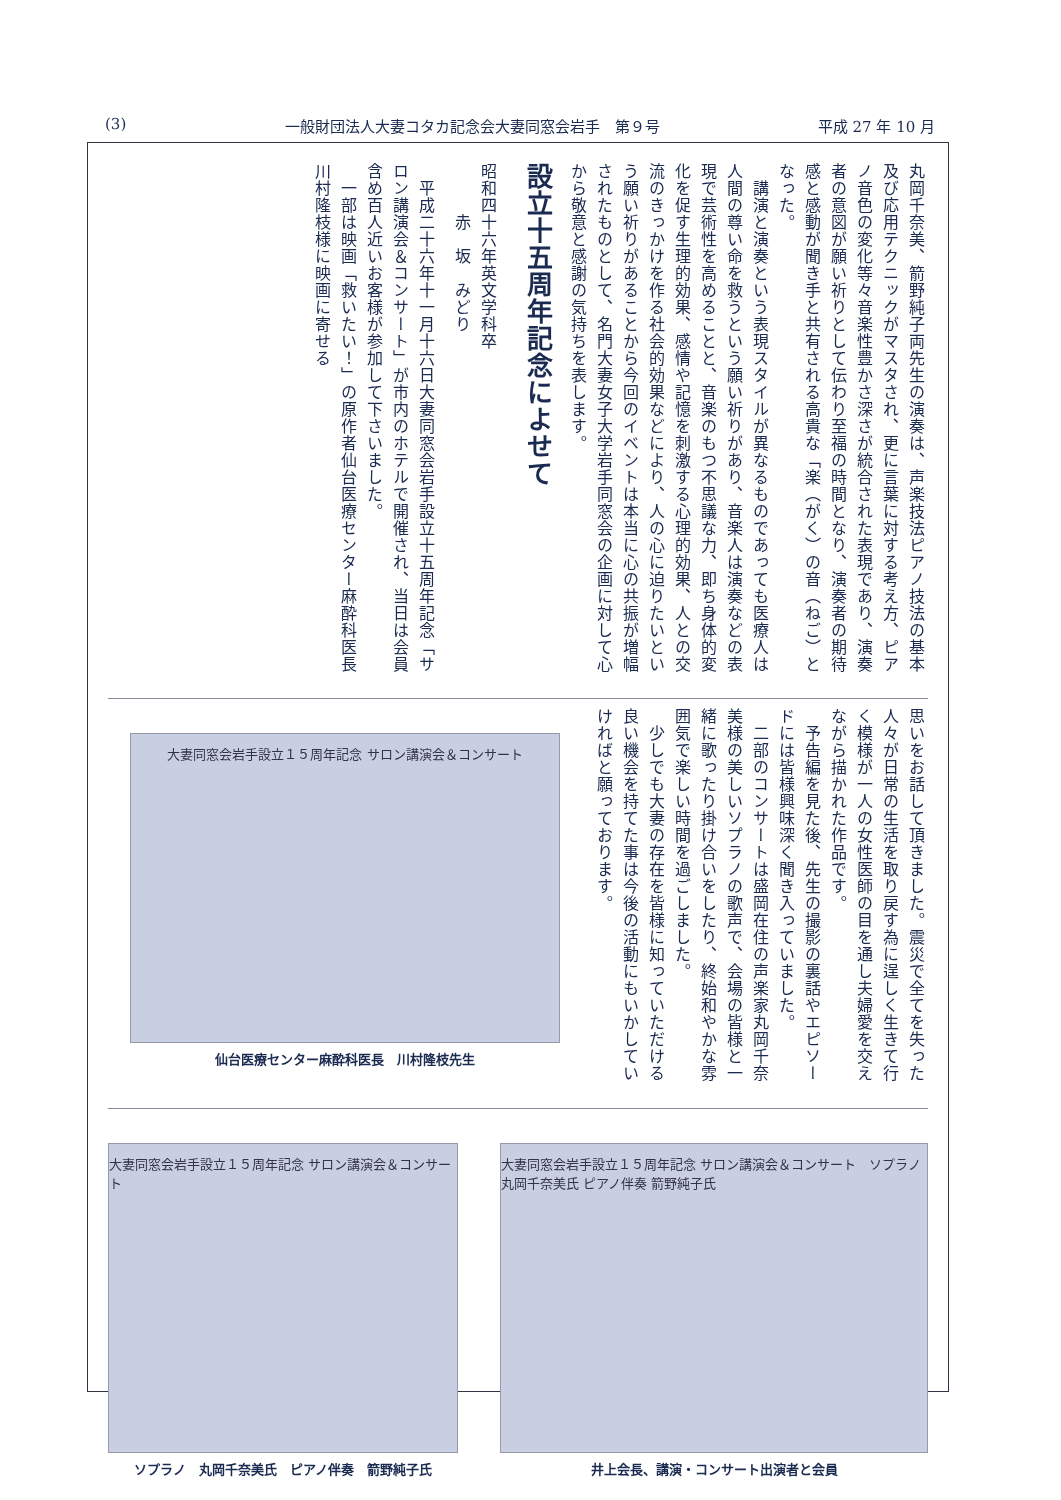(3) 一般財団法人大妻コタカ記念会大妻同窓会岩手　第９号 平成 27 年 10 月
丸岡千奈美、箭野純子両先生の演奏は、声楽技法ピアノ技法の基本及び応用テクニックがマスタされ、更に言葉に対する考え方、ピアノ音色の変化等々音楽性豊かさ深さが統合された表現であり、演奏者の意図が願い祈りとして伝わり至福の時間となり、演奏者の期待感と感動が聞き手と共有される高貴な「楽（がく）の音（ねご）となった。
　講演と演奏という表現スタイルが異なるものであっても医療人は人間の尊い命を救うという願い祈りがあり、音楽人は演奏などの表現で芸術性を高めることと、音楽のもつ不思議な力、即ち身体的変化を促す生理的効果、感情や記憶を刺激する心理的効果、人との交流のきっかけを作る社会的効果などにより、人の心に迫りたいという願い祈りがあることから今回のイベントは本当に心の共振が増幅されたものとして、名門大妻女子大学岩手同窓会の企画に対して心から敬意と感謝の気持ちを表します。
設立十五周年記念によせて
昭和四十六年英文学科卒
　　　赤　坂　みどり
　平成二十六年十一月十六日大妻同窓会岩手設立十五周年記念「サロン講演会＆コンサート」が市内のホテルで開催され、当日は会員含め百人近いお客様が参加して下さいました。
　一部は映画「救いたい！」の原作者仙台医療センター麻酔科医長川村隆枝様に映画に寄せる
思いをお話して頂きました。震災で全てを失った人々が日常の生活を取り戻す為に逞しく生きて行く模様が一人の女性医師の目を通し夫婦愛を交えながら描かれた作品です。
　予告編を見た後、先生の撮影の裏話やエピソードには皆様興味深く聞き入っていました。
　二部のコンサートは盛岡在住の声楽家丸岡千奈美様の美しいソプラノの歌声で、会場の皆様と一緒に歌ったり掛け合いをしたり、終始和やかな雰囲気で楽しい時間を過ごしました。
　少しでも大妻の存在を皆様に知っていただける良い機会を持てた事は今後の活動にもいかしていければと願っております。
大妻同窓会岩手設立１５周年記念 サロン講演会＆コンサート
仙台医療センター麻酔科医長　川村隆枝先生
大妻同窓会岩手設立１５周年記念 サロン講演会＆コンサート
ソプラノ　丸岡千奈美氏　ピアノ伴奏　箭野純子氏
大妻同窓会岩手設立１５周年記念 サロン講演会＆コンサート　ソプラノ 丸岡千奈美氏 ピアノ伴奏 箭野純子氏
井上会長、講演・コンサート出演者と会員